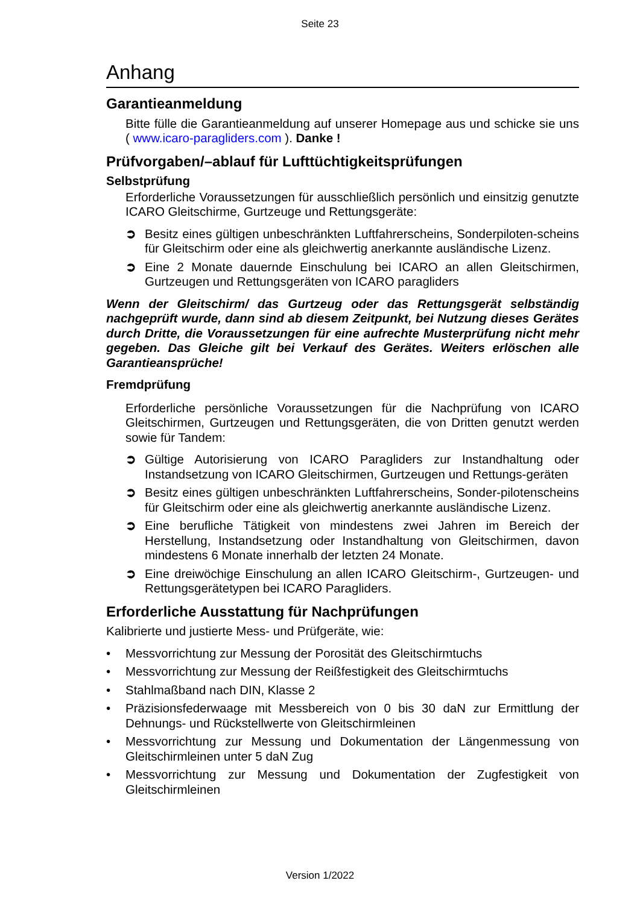Seite 23
Anhang
Garantieanmeldung
Bitte fülle die Garantieanmeldung auf unserer Homepage aus und schicke sie uns ( www.icaro-paragliders.com ). Danke !
Prüfvorgaben/–ablauf für Lufttüchtigkeitsprüfungen
Selbstprüfung
Erforderliche Voraussetzungen für ausschließlich persönlich und einsitzig genutzte ICARO Gleitschirme, Gurtzeuge und Rettungsgeräte:
➲ Besitz eines gültigen unbeschränkten Luftfahrerscheins, Sonderpiloten-scheins für Gleitschirm oder eine als gleichwertig anerkannte ausländische Lizenz.
➲ Eine 2 Monate dauernde Einschulung bei ICARO an allen Gleitschirmen, Gurtzeugen und Rettungsgeräten von ICARO paragliders
Wenn der Gleitschirm/ das Gurtzeug oder das Rettungsgerät selbständig nachgeprüft wurde, dann sind ab diesem Zeitpunkt, bei Nutzung dieses Gerätes durch Dritte, die Voraussetzungen für eine aufrechte Musterprüfung nicht mehr gegeben. Das Gleiche gilt bei Verkauf des Gerätes. Weiters erlöschen alle Garantieansprüche!
Fremdprüfung
Erforderliche persönliche Voraussetzungen für die Nachprüfung von ICARO Gleitschirmen, Gurtzeugen und Rettungsgeräten, die von Dritten genutzt werden sowie für Tandem:
➲ Gültige Autorisierung von ICARO Paragliders zur Instandhaltung oder Instandsetzung von ICARO Gleitschirmen, Gurtzeugen und Rettungs-geräten
➲ Besitz eines gültigen unbeschränkten Luftfahrerscheins, Sonder-pilotenscheins für Gleitschirm oder eine als gleichwertig anerkannte ausländische Lizenz.
➲ Eine berufliche Tätigkeit von mindestens zwei Jahren im Bereich der Herstellung, Instandsetzung oder Instandhaltung von Gleitschirmen, davon mindestens 6 Monate innerhalb der letzten 24 Monate.
➲ Eine dreiwöchige Einschulung an allen ICARO Gleitschirm-, Gurtzeugen- und Rettungsgerätetypen bei ICARO Paragliders.
Erforderliche Ausstattung für Nachprüfungen
Kalibrierte und justierte Mess- und Prüfgeräte, wie:
• Messvorrichtung zur Messung der Porosität des Gleitschirmtuchs
• Messvorrichtung zur Messung der Reißfestigkeit des Gleitschirmtuchs
• Stahlmaßband nach DIN, Klasse 2
• Präzisionsfederwaage mit Messbereich von 0 bis 30 daN zur Ermittlung der Dehnungs- und Rückstellwerte von Gleitschirmleinen
• Messvorrichtung zur Messung und Dokumentation der Längenmessung von Gleitschirmleinen unter 5 daN Zug
• Messvorrichtung zur Messung und Dokumentation der Zugfestigkeit von Gleitschirmleinen
Version 1/2022